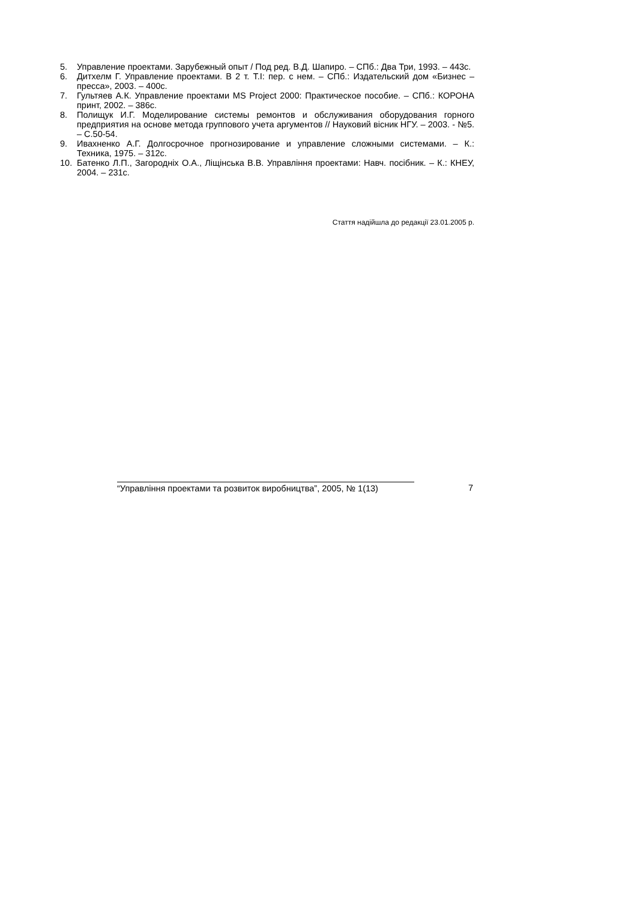5. Управление проектами. Зарубежный опыт / Под ред. В.Д. Шапиро. – СПб.: Два Три, 1993. – 443с.
6. Дитхелм Г. Управление проектами. В 2 т. Т.I: пер. с нем. – СПб.: Издательский дом «Бизнес – пресса», 2003. – 400с.
7. Гультяев А.К. Управление проектами MS Project 2000: Практическое пособие. – СПб.: КОРОНА принт, 2002. – 386с.
8. Полищук И.Г. Моделирование системы ремонтов и обслуживания оборудования горного предприятия на основе метода группового учета аргументов // Науковий вісник НГУ. – 2003. - №5. – С.50-54.
9. Ивахненко А.Г. Долгосрочное прогнозирование и управление сложными системами. – К.: Техника, 1975. – 312с.
10. Батенко Л.П., Загороднiх О.А., Лiщiнська В.В. Управлiння проектами: Навч. посiбник. – К.: КНЕУ, 2004. – 231с.
Стаття надійшла до редакції 23.01.2005 р.
“Управління проектами та розвиток виробництва”, 2005, № 1(13)
7